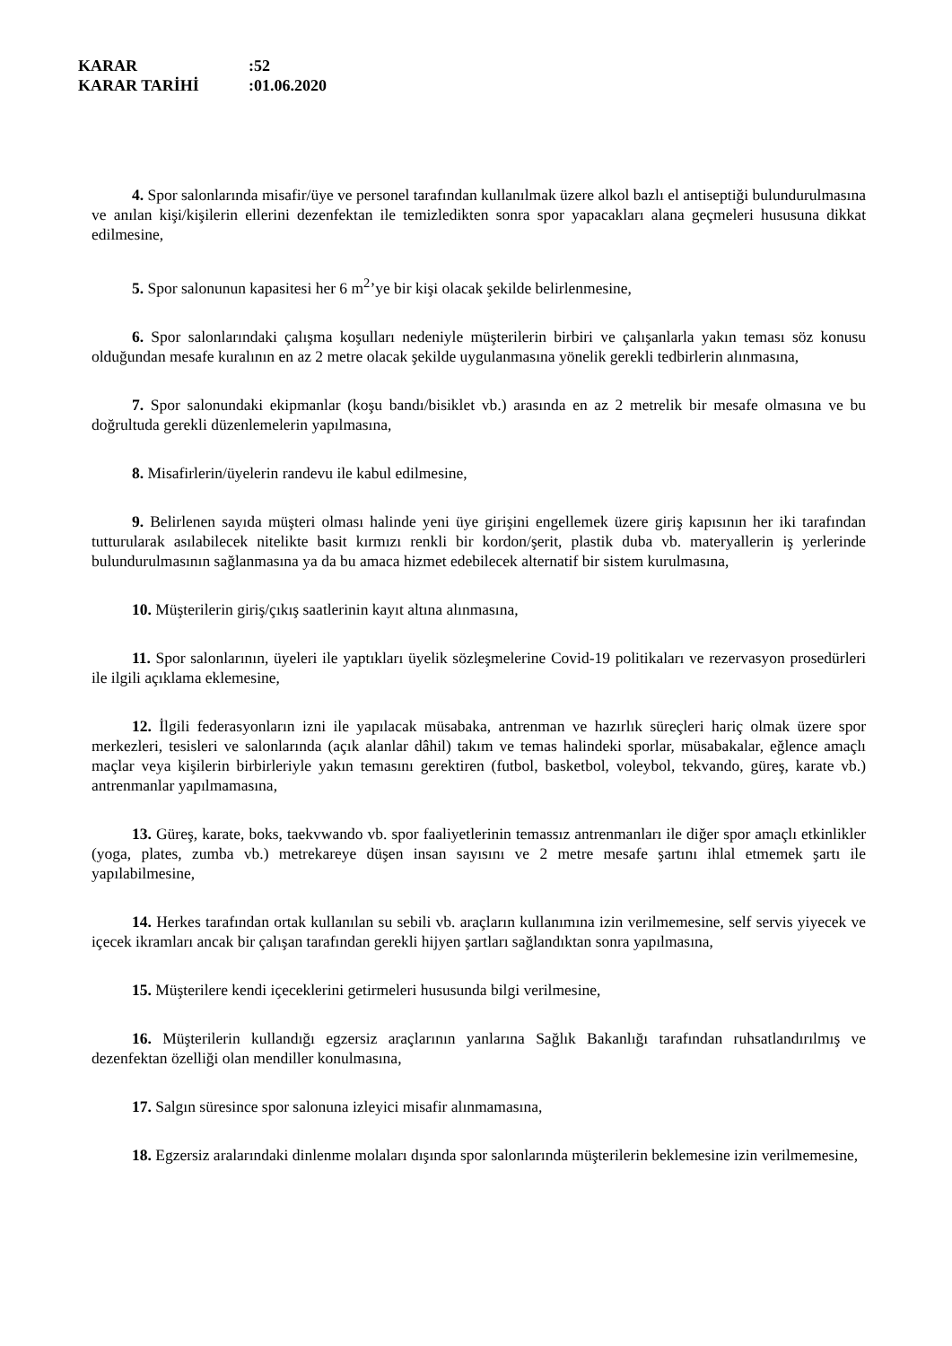KARAR:52
KARAR TARİHİ:01.06.2020
4. Spor salonlarında misafir/üye ve personel tarafından kullanılmak üzere alkol bazlı el antiseptiği bulundurulmasına ve anılan kişi/kişilerin ellerini dezenfektan ile temizledikten sonra spor yapacakları alana geçmeleri hususuna dikkat edilmesine,
5. Spor salonunun kapasitesi her 6 m<sup>2</sup>’ye bir kişi olacak şekilde belirlenmesine,
6. Spor salonlarındaki çalışma koşulları nedeniyle müşterilerin birbiri ve çalışanlarla yakın teması söz konusu olduğundan mesafe kuralının en az 2 metre olacak şekilde uygulanmasına yönelik gerekli tedbirlerin alınmasına,
7. Spor salonundaki ekipmanlar (koşu bandı/bisiklet vb.) arasında en az 2 metrelik bir mesafe olmasına ve bu doğrultuda gerekli düzenlemelerin yapılmasına,
8. Misafirlerin/üyelerin randevu ile kabul edilmesine,
9. Belirlenen sayıda müşteri olması halinde yeni üye girişini engellemek üzere giriş kapısının her iki tarafından tutturularak asılabilecek nitelikte basit kırmızı renkli bir kordon/şerit, plastik duba vb. materyallerin iş yerlerinde bulundurulmasının sağlanmasına ya da bu amaca hizmet edebilecek alternatif bir sistem kurulmasına,
10. Müşterilerin giriş/çıkış saatlerinin kayıt altına alınmasına,
11. Spor salonlarının, üyeleri ile yaptıkları üyelik sözleşmelerine Covid-19 politikaları ve rezervasyon prosedürleri ile ilgili açıklama eklemesine,
12. İlgili federasyonların izni ile yapılacak müsabaka, antrenman ve hazırlık süreçleri hariç olmak üzere spor merkezleri, tesisleri ve salonlarında (açık alanlar dâhil) takım ve temas halindeki sporlar, müsabakalar, eğlence amaçlı maçlar veya kişilerin birbirleriyle yakın temasını gerektiren (futbol, basketbol, voleybol, tekvando, güreş, karate vb.) antrenmanlar yapılmamasına,
13. Güreş, karate, boks, taekvwando vb. spor faaliyetlerinin temassız antrenmanları ile diğer spor amaçlı etkinlikler (yoga, plates, zumba vb.) metrekareye düşen insan sayısını ve 2 metre mesafe şartını ihlal etmemek şartı ile yapılabilmesine,
14. Herkes tarafından ortak kullanılan su sebili vb. araçların kullanımına izin verilmemesine, self servis yiyecek ve içecek ikramları ancak bir çalışan tarafından gerekli hijyen şartları sağlandıktan sonra yapılmasına,
15. Müşterilere kendi içeceklerini getirmeleri hususunda bilgi verilmesine,
16. Müşterilerin kullandığı egzersiz araçlarının yanlarına Sağlık Bakanlığı tarafından ruhsatlandırılmış ve dezenfektan özelliği olan mendiller konulmasına,
17. Salgın süresince spor salonuna izleyici misafir alınmamasına,
18. Egzersiz aralarındaki dinlenme molaları dışında spor salonlarında müşterilerin beklemesine izin verilmemesine,